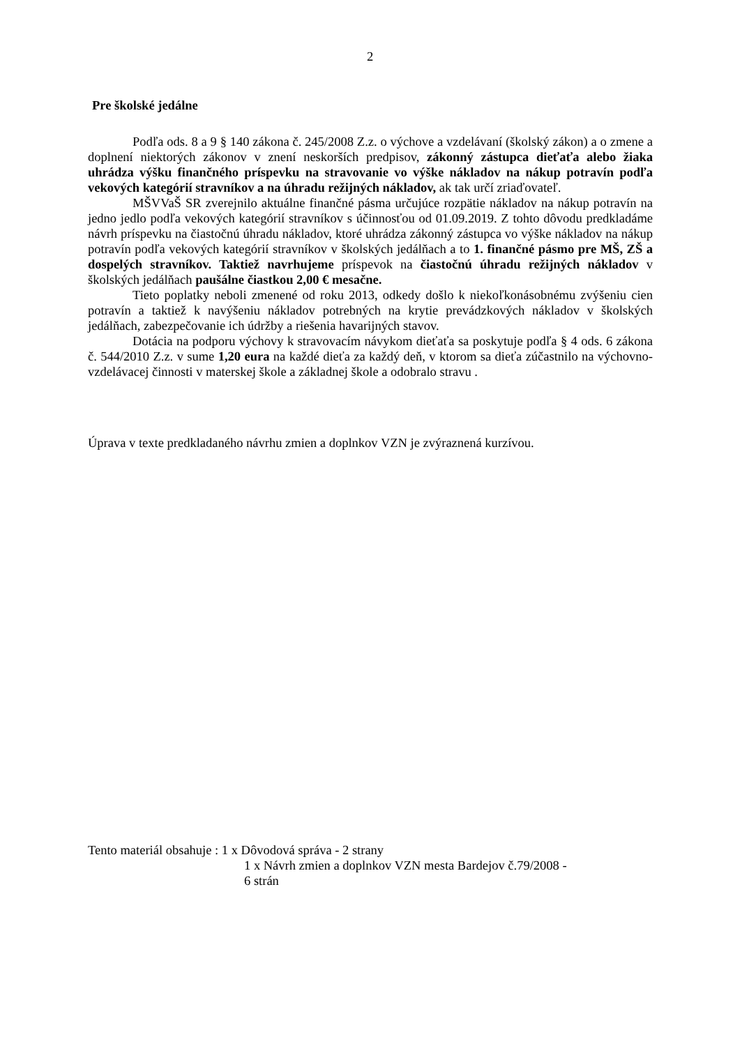2
Pre školské jedálne
Podľa ods. 8 a 9 § 140 zákona č. 245/2008 Z.z. o výchove a vzdelávaní (školský zákon) a o zmene a doplnení niektorých zákonov v znení neskorších predpisov, zákonný zástupca dieťaťa alebo žiaka uhrádza výšku finančného príspevku na stravovanie vo výške nákladov na nákup potravín podľa vekových kategórií stravníkov a na úhradu režijných nákladov, ak tak určí zriaďovateľ.
MŠVVaŠ SR zverejnilo aktuálne finančné pásma určujúce rozpätie nákladov na nákup potravín na jedno jedlo podľa vekových kategórií stravníkov s účinnosťou od 01.09.2019. Z tohto dôvodu predkladáme návrh príspevku na čiastočnú úhradu nákladov, ktoré uhrádza zákonný zástupca vo výške nákladov na nákup potravín podľa vekových kategórií stravníkov v školských jedálňach a to 1. finančné pásmo pre MŠ, ZŠ a dospelých stravníkov. Taktiež navrhujeme príspevok na čiastočnú úhradu režijných nákladov v školských jedálňach paušálne čiastkou 2,00 € mesačne.
Tieto poplatky neboli zmenené od roku 2013, odkedy došlo k niekoľkonásobnému zvýšeniu cien potravín a taktiež k navýšeniu nákladov potrebných na krytie prevádzkových nákladov v školských jedálňach, zabezpečovanie ich údržby a riešenia havarijných stavov.
Dotácia na podporu výchovy k stravovacím návykom dieťaťa sa poskytuje podľa § 4 ods. 6 zákona č. 544/2010 Z.z. v sume 1,20 eura na každé dieťa za každý deň, v ktorom sa dieťa zúčastnilo na výchovno-vzdelávacej činnosti v materskej škole a základnej škole a odobralo stravu .
Úprava v texte predkladaného návrhu zmien a doplnkov VZN je zvýraznená kurzívou.
Tento materiál obsahuje : 1 x Dôvodová správa - 2 strany
1 x Návrh zmien a doplnkov VZN mesta Bardejov č.79/2008 -
6 strán